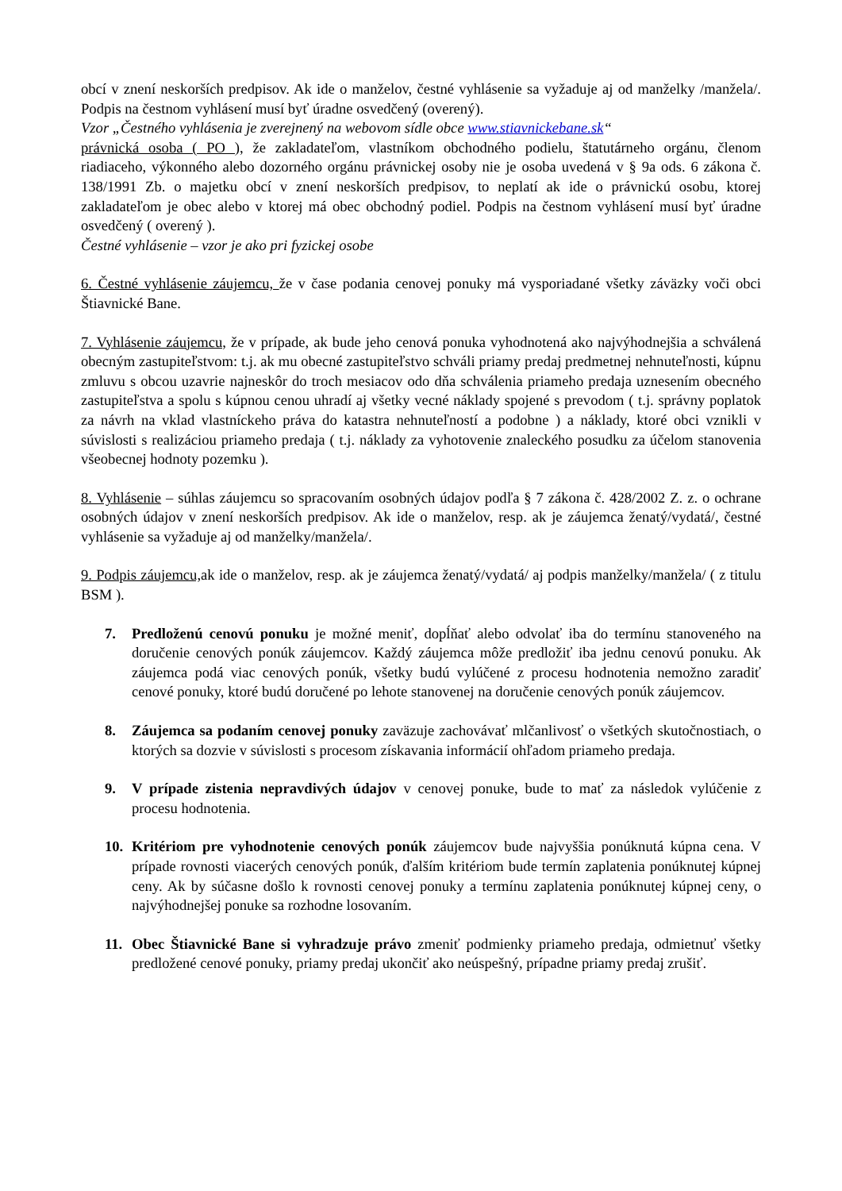obcí v znení neskorších predpisov. Ak ide o manželov, čestné vyhlásenie sa vyžaduje aj od manželky /manžela/. Podpis na čestnom vyhlásení musí byť úradne osvedčený (overený).
Vzor „Čestného vyhlásenia je zverejnený na webovom sídle obce www.stiavnickebane.sk“
právnická osoba ( PO ), že zakladateľom, vlastníkom obchodného podielu, štatutárneho orgánu, členom riadiaceho, výkonného alebo dozorného orgánu právnickej osoby nie je osoba uvedená v § 9a ods. 6 zákona č. 138/1991 Zb. o majetku obcí v znení neskorších predpisov, to neplatí ak ide o právnickú osobu, ktorej zakladateľom je obec alebo v ktorej má obec obchodný podiel. Podpis na čestnom vyhlásení musí byť úradne osvedčený ( overený ).
Čestné vyhlásenie – vzor je ako pri fyzickej osobe
6. Čestné vyhlásenie záujemcu, že v čase podania cenovej ponuky má vysporiadané všetky záväzky voči obci Štiavnické Bane.
7. Vyhlásenie záujemcu, že v prípade, ak bude jeho cenová ponuka vyhodnotená ako najvýhodnejšia a schválená obecným zastupiteľstvom: t.j. ak mu obecné zastupiteľstvo schváli priamy predaj predmetnej nehnuteľnosti, kúpnu zmluvu s obcou uzavrie najneskôr do troch mesiacov odo dňa schválenia priameho predaja uznesením obecného zastupiteľstva a spolu s kúpnou cenou uhradí aj všetky vecné náklady spojené s prevodom ( t.j. správny poplatok za návrh na vklad vlastníckeho práva do katastra nehnuteľností a podobne ) a náklady, ktoré obci vznikli v súvislosti s realizáciou priameho predaja ( t.j. náklady za vyhotovenie znaleckého posudku za účelom stanovenia všeobecnej hodnoty pozemku ).
8. Vyhlásenie – súhlas záujemcu so spracovaním osobných údajov podľa § 7 zákona č. 428/2002 Z. z. o ochrane osobných údajov v znení neskorších predpisov. Ak ide o manželov, resp. ak je záujemca ženatý/vydatá/, čestné vyhlásenie sa vyžaduje aj od manželky/manžela/.
9. Podpis záujemcu, ak ide o manželov, resp. ak je záujemca ženatý/vydatá/ aj podpis manželky/manžela/ ( z titulu BSM ).
7. Predloženú cenovú ponuku je možné meniť, dopĺňať alebo odvolať iba do termínu stanoveného na doručenie cenových ponúk záujemcov. Každý záujemca môže predložiť iba jednu cenovú ponuku. Ak záujemca podá viac cenových ponúk, všetky budú vylúčené z procesu hodnotenia nemožno zaradiť cenové ponuky, ktoré budú doručené po lehote stanovenej na doručenie cenových ponúk záujemcov.
8. Záujemca sa podaním cenovej ponuky zaväzuje zachovávať mlčanlivosť o všetkých skutočnostiach, o ktorých sa dozvie v súvislosti s procesom získavania informácií ohľadom priameho predaja.
9. V prípade zistenia nepravdivých údajov v cenovej ponuke, bude to mať za následok vylúčenie z procesu hodnotenia.
10. Kritériom pre vyhodnotenie cenových ponúk záujemcov bude najvyššia ponúknutá kúpna cena. V prípade rovnosti viacerých cenových ponúk, ďalším kritériom bude termín zaplatenia ponúknutej kúpnej ceny. Ak by súčasne došlo k rovnosti cenovej ponuky a termínu zaplatenia ponúknutej kúpnej ceny, o najvýhodnejšej ponuke sa rozhodne losovaním.
11. Obec Štiavnické Bane si vyhradzuje právo zmeniť podmienky priameho predaja, odmietnuť všetky predložené cenové ponuky, priamy predaj ukončiť ako neúspešný, prípadne priamy predaj zrušiť.